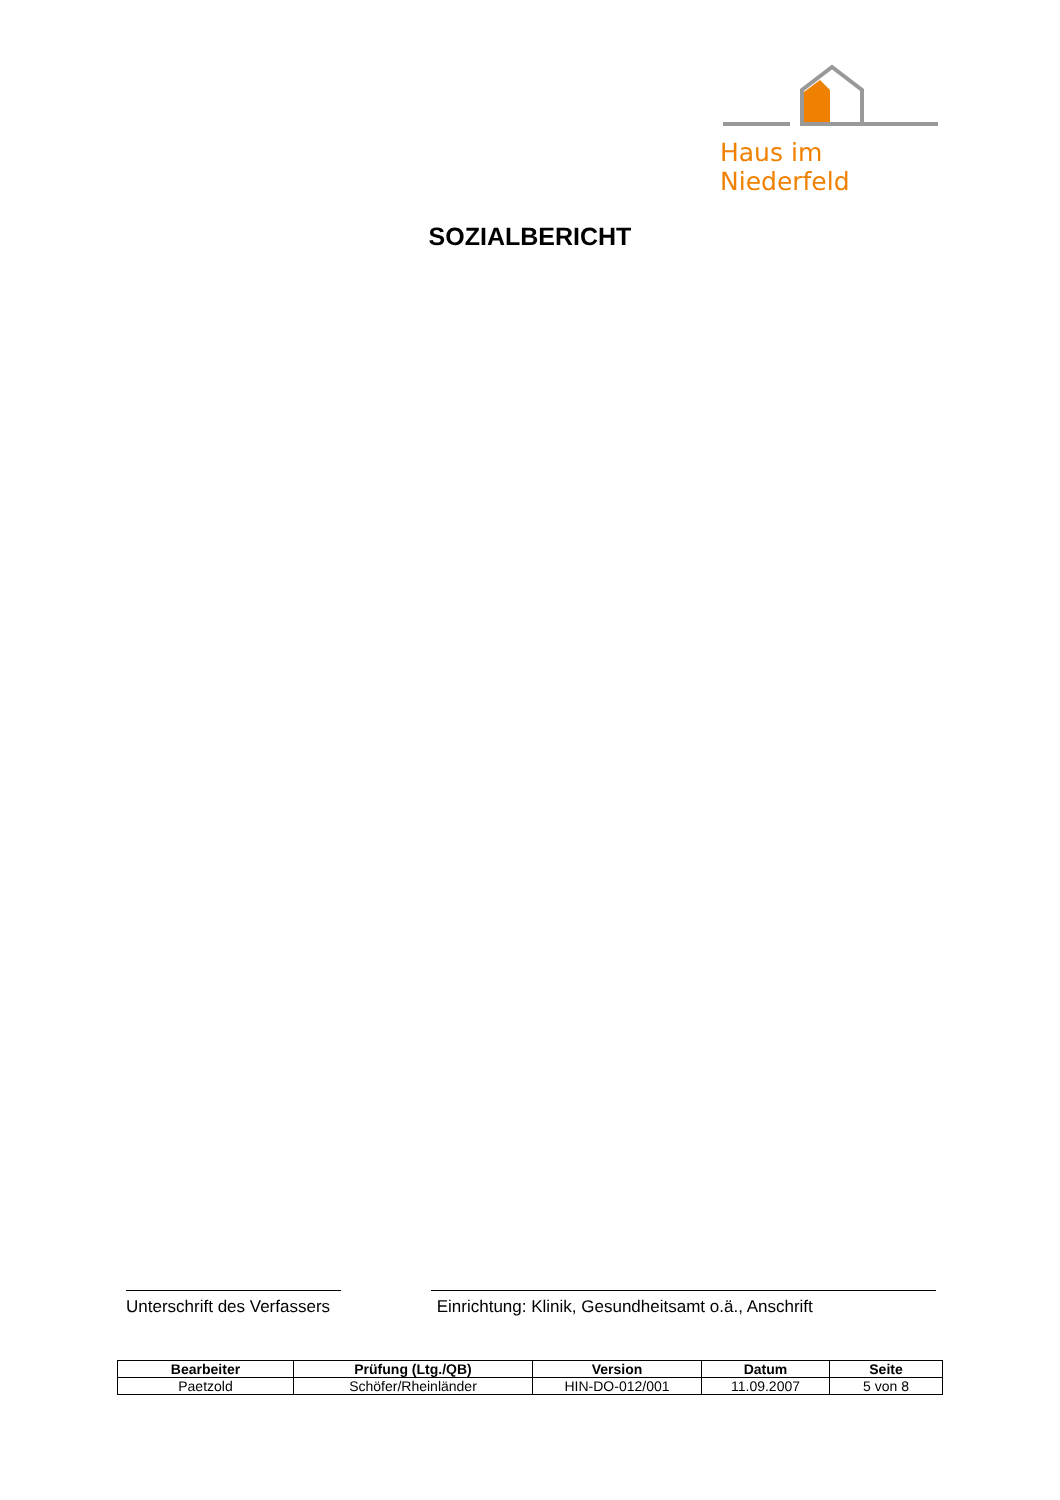Haus im Niederfeld
SOZIALBERICHT
Unterschrift des Verfassers
Einrichtung: Klinik, Gesundheitsamt o.ä., Anschrift
| Bearbeiter | Prüfung (Ltg./QB) | Version | Datum | Seite |
| --- | --- | --- | --- | --- |
| Paetzold | Schöfer/Rheinländer | HIN-DO-012/001 | 11.09.2007 | 5 von 8 |